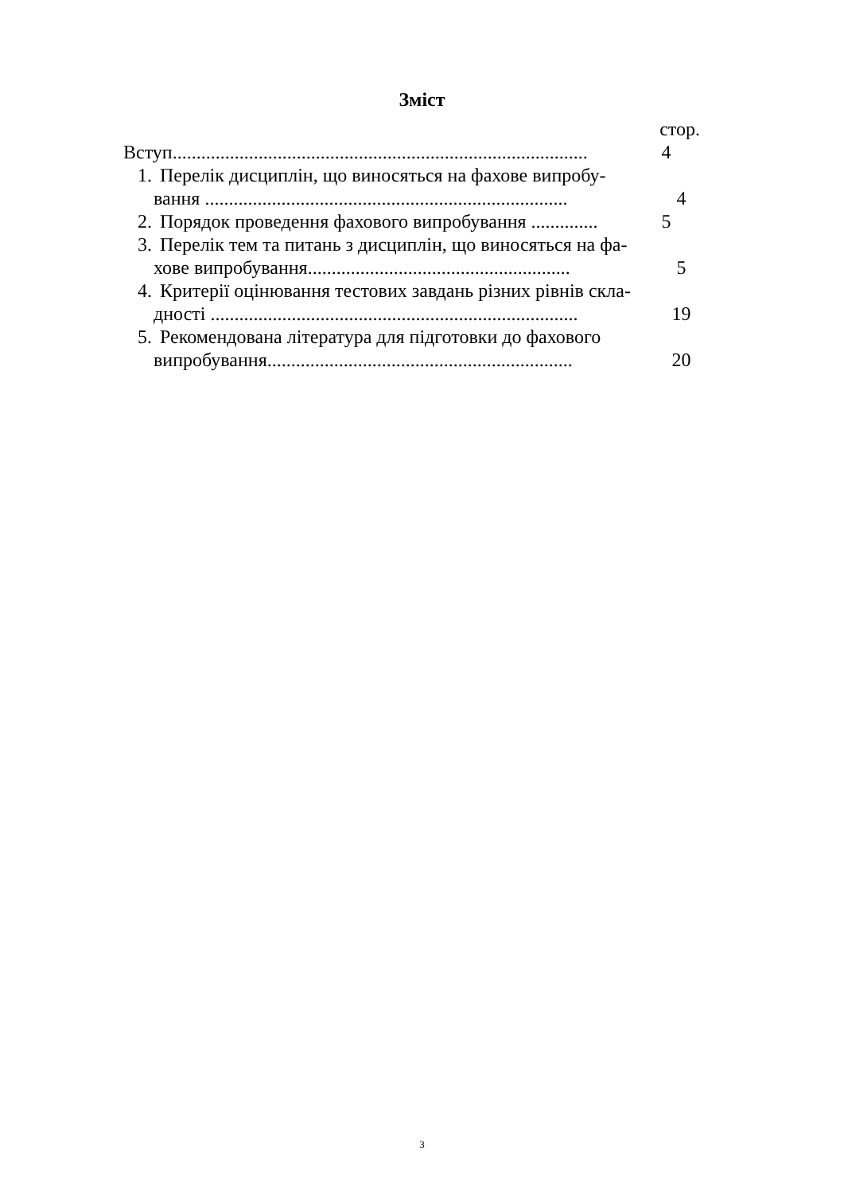Зміст
стор.
Вступ.......................................................................................
4
1. Перелік дисциплін, що виносяться на фахове випробу-
вання ............................................................................
4
2. Порядок проведення фахового випробування ..............
5
3. Перелік тем та питань з дисциплін, що виносяться на фа-
хове випробування.......................................................
5
4. Критерії оцінювання тестових завдань різних рівнів скла-
дності .............................................................................
19
5. Рекомендована література для підготовки до фахового
випробування................................................................
20
3